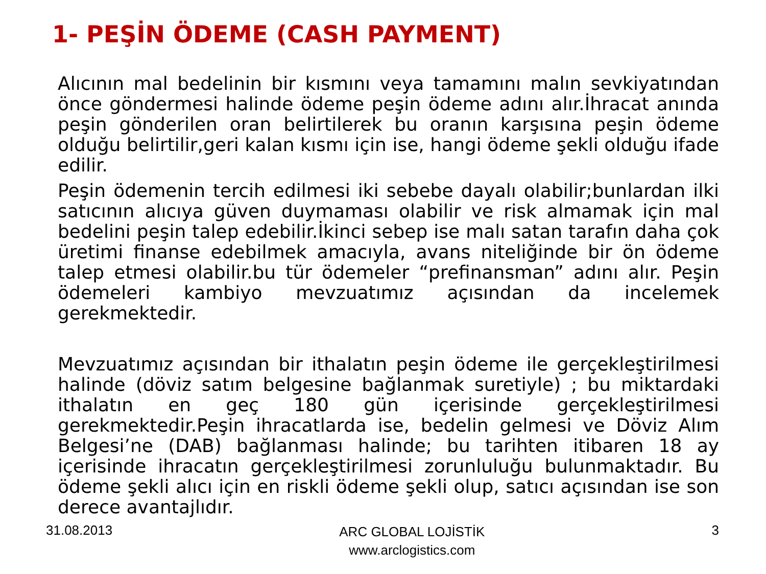1- PEŞİN ÖDEME (CASH PAYMENT)
Alıcının mal bedelinin bir kısmını veya tamamını malın sevkiyatından önce göndermesi halinde ödeme peşin ödeme adını alır.İhracat anında peşin gönderilen oran belirtilerek bu oranın karşısına peşin ödeme olduğu belirtilir,geri kalan kısmı için ise, hangi ödeme şekli olduğu ifade edilir.
Peşin ödemenin tercih edilmesi iki sebebe dayalı olabilir;bunlardan ilki satıcının alıcıya güven duymaması olabilir ve risk almamak için mal bedelini peşin talep edebilir.İkinci sebep ise malı satan tarafın daha çok üretimi finanse edebilmek amacıyla, avans niteliğinde bir ön ödeme talep etmesi olabilir.bu tür ödemeler “prefinansman” adını alır. Peşin ödemeleri kambiyo mevzuatımız açısından da incelemek gerekmektedir.
Mevzuatımız açısından bir ithalatın peşin ödeme ile gerçekleştirilmesi halinde (döviz satım belgesine bağlanmak suretiyle) ; bu miktardaki ithalatın en geç 180 gün içerisinde gerçekleştirilmesi gerekmektedir.Peşin ihracatlarda ise, bedelin gelmesi ve Döviz Alım Belgesi’ne (DAB) bağlanması halinde; bu tarihten itibaren 18 ay içerisinde ihracatın gerçekleştirilmesi zorunluluğu bulunmaktadır. Bu ödeme şekli alıcı için en riskli ödeme şekli olup, satıcı açısından ise son derece avantajlıdır.
31.08.2013 ARC GLOBAL LOJİSTİK
www.arclogistics.com 3